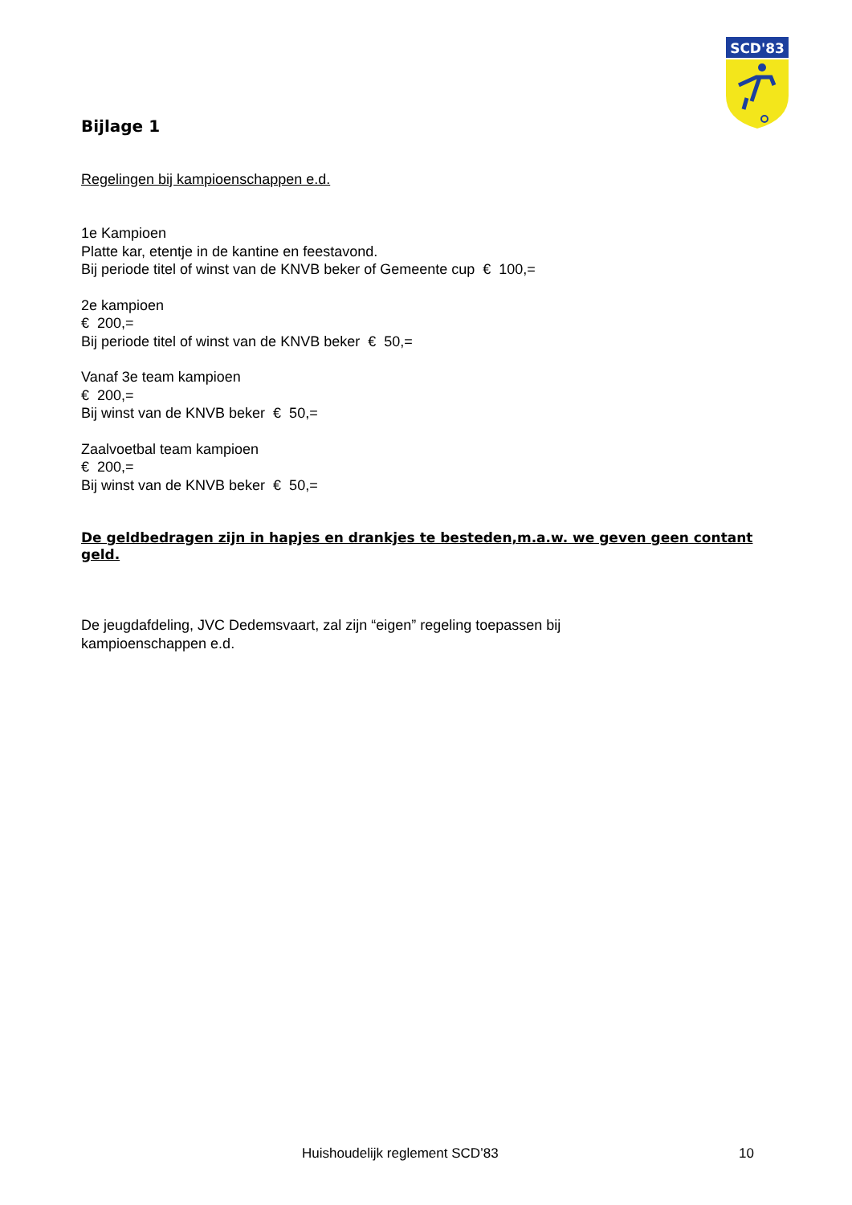SCD'83
Bijlage 1
Regelingen bij kampioenschappen e.d.
1e Kampioen
Platte kar, etentje in de kantine en feestavond.
Bij periode titel of winst van de KNVB beker of Gemeente cup € 100,=
2e kampioen
€ 200,=
Bij periode titel of winst van de KNVB beker € 50,=
Vanaf 3e team kampioen
€ 200,=
Bij winst van de KNVB beker € 50,=
Zaalvoetbal team kampioen
€ 200,=
Bij winst van de KNVB beker € 50,=
De geldbedragen zijn in hapjes en drankjes te besteden,m.a.w. we geven geen contant geld.
De jeugdafdeling, JVC Dedemsvaart, zal zijn “eigen” regeling toepassen bij
kampioenschappen e.d.
Huishoudelijk reglement SCD’83 10